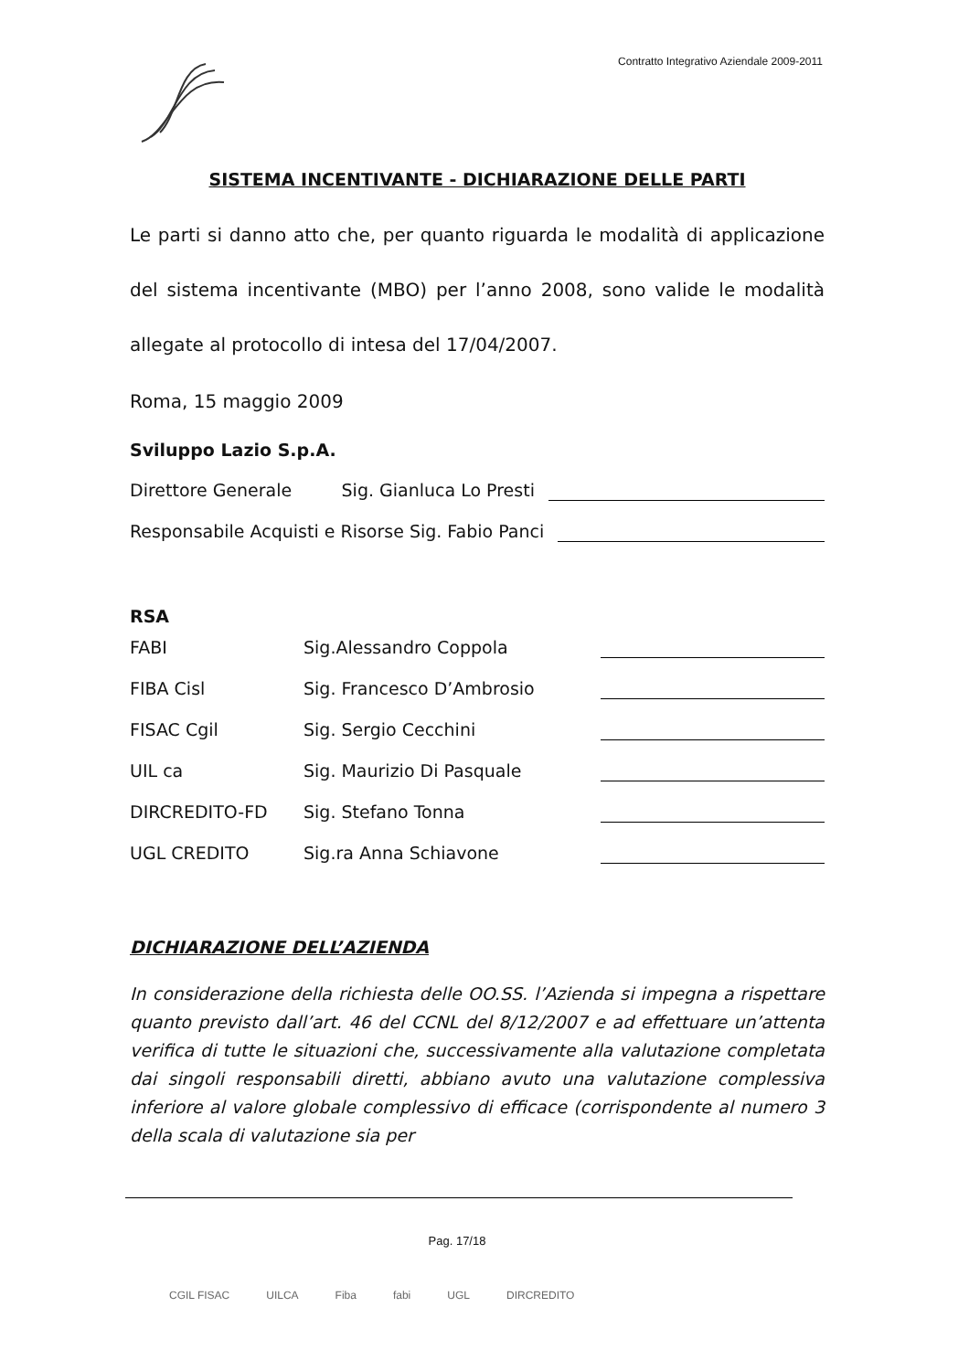Contratto Integrativo Aziendale 2009-2011
SISTEMA INCENTIVANTE - DICHIARAZIONE DELLE PARTI
Le parti si danno atto che, per quanto riguarda le modalità di applicazione del sistema incentivante (MBO) per l’anno 2008, sono valide le modalità allegate al protocollo di intesa del 17/04/2007.
Roma, 15 maggio 2009
Sviluppo Lazio S.p.A.
Direttore Generale Sig. Gianluca Lo Presti
Responsabile Acquisti e Risorse Sig. Fabio Panci
RSA
FABI Sig.Alessandro Coppola
FIBA Cisl Sig. Francesco D’Ambrosio
FISAC Cgil Sig. Sergio Cecchini
UIL ca Sig. Maurizio Di Pasquale
DIRCREDITO-FD Sig. Stefano Tonna
UGL CREDITO Sig.ra Anna Schiavone
DICHIARAZIONE DELL’AZIENDA
In considerazione della richiesta delle OO.SS. l’Azienda si impegna a rispettare quanto previsto dall’art. 46 del CCNL del 8/12/2007 e ad effettuare un’attenta verifica di tutte le situazioni che, successivamente alla valutazione completata dai singoli responsabili diretti, abbiano avuto una valutazione complessiva inferiore al valore globale complessivo di efficace (corrispondente al numero 3 della scala di valutazione sia per
Pag. 17/18
CGIL FISAC UILCA Fiba fabi UGL DIRCREDITO